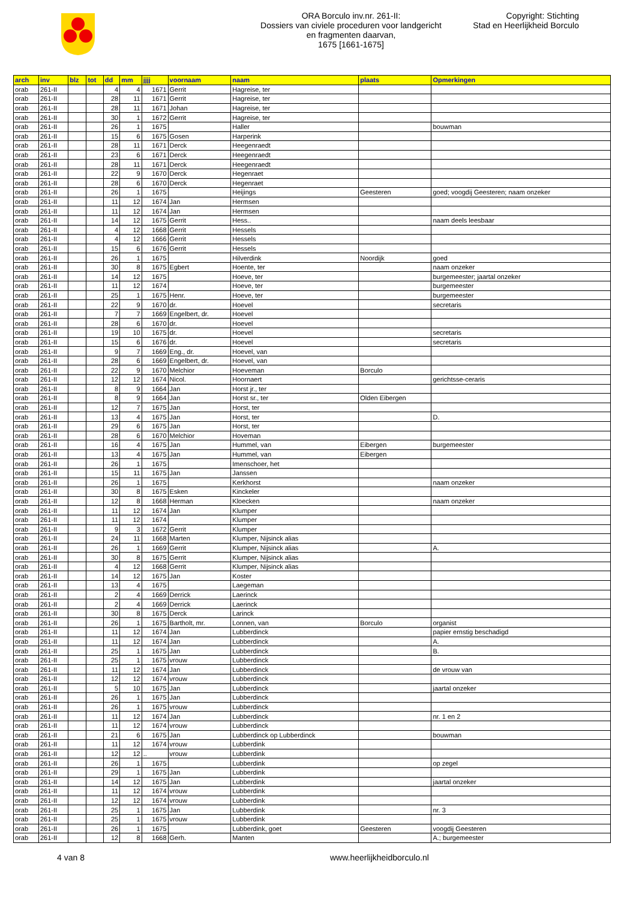ORA Borculo inv.nr. 261-II:
Dossiers van civiele proceduren voor landgericht
en fragmenten daarvan,
1675 [1661-1675]
Copyright: Stichting
Stad en Heerlijkheid Borculo
| arch | inv | blz | tot | dd | mm | jjjj | voornaam | naam | plaats | Opmerkingen |
| --- | --- | --- | --- | --- | --- | --- | --- | --- | --- | --- |
| orab | 261-II | | | 4 | 4 | 1671 | Gerrit | Hagreise, ter | | |
| orab | 261-II | | | 28 | 11 | 1671 | Gerrit | Hagreise, ter | | |
| orab | 261-II | | | 28 | 11 | 1671 | Johan | Hagreise, ter | | |
| orab | 261-II | | | 30 | 1 | 1672 | Gerrit | Hagreise, ter | | |
| orab | 261-II | | | 26 | 1 | 1675 | | Haller | | bouwman |
| orab | 261-II | | | 15 | 6 | 1675 | Gosen | Harperink | | |
| orab | 261-II | | | 28 | 11 | 1671 | Derck | Heegenraedt | | |
| orab | 261-II | | | 23 | 6 | 1671 | Derck | Heegenraedt | | |
| orab | 261-II | | | 28 | 11 | 1671 | Derck | Heegenraedt | | |
| orab | 261-II | | | 22 | 9 | 1670 | Derck | Hegenraet | | |
| orab | 261-II | | | 28 | 6 | 1670 | Derck | Hegenraet | | |
| orab | 261-II | | | 26 | 1 | 1675 | | Heijings | Geesteren | goed; voogdij Geesteren; naam onzeker |
| orab | 261-II | | | 11 | 12 | 1674 | Jan | Hermsen | | |
| orab | 261-II | | | 11 | 12 | 1674 | Jan | Hermsen | | |
| orab | 261-II | | | 14 | 12 | 1675 | Gerrit | Hess.. | | naam deels leesbaar |
| orab | 261-II | | | 4 | 12 | 1668 | Gerrit | Hessels | | |
| orab | 261-II | | | 4 | 12 | 1666 | Gerrit | Hessels | | |
| orab | 261-II | | | 15 | 6 | 1676 | Gerrit | Hessels | | |
| orab | 261-II | | | 26 | 1 | 1675 | | Hilverdink | Noordijk | goed |
| orab | 261-II | | | 30 | 8 | 1675 | Egbert | Hoente, ter | | naam onzeker |
| orab | 261-II | | | 14 | 12 | 1675 | | Hoeve, ter | | burgemeester; jaartal onzeker |
| orab | 261-II | | | 11 | 12 | 1674 | | Hoeve, ter | | burgemeester |
| orab | 261-II | | | 25 | 1 | 1675 | Henr. | Hoeve, ter | | burgemeester |
| orab | 261-II | | | 22 | 9 | 1670 | dr. | Hoevel | | secretaris |
| orab | 261-II | | | 7 | 7 | 1669 | Engelbert, dr. | Hoevel | | |
| orab | 261-II | | | 28 | 6 | 1670 | dr. | Hoevel | | |
| orab | 261-II | | | 19 | 10 | 1675 | dr. | Hoevel | | secretaris |
| orab | 261-II | | | 15 | 6 | 1676 | dr. | Hoevel | | secretaris |
| orab | 261-II | | | 9 | 7 | 1669 | Eng., dr. | Hoevel, van | | |
| orab | 261-II | | | 28 | 6 | 1669 | Engelbert, dr. | Hoevel, van | | |
| orab | 261-II | | | 22 | 9 | 1670 | Melchior | Hoeveman | Borculo | |
| orab | 261-II | | | 12 | 12 | 1674 | Nicol. | Hoornaert | | gerichtsse-ceraris |
| orab | 261-II | | | 8 | 9 | 1664 | Jan | Horst jr., ter | | |
| orab | 261-II | | | 8 | 9 | 1664 | Jan | Horst sr., ter | Olden Eibergen | |
| orab | 261-II | | | 12 | 7 | 1675 | Jan | Horst, ter | | |
| orab | 261-II | | | 13 | 4 | 1675 | Jan | Horst, ter | | D. |
| orab | 261-II | | | 29 | 6 | 1675 | Jan | Horst, ter | | |
| orab | 261-II | | | 28 | 6 | 1670 | Melchior | Hoveman | | |
| orab | 261-II | | | 16 | 4 | 1675 | Jan | Hummel, van | Eibergen | burgemeester |
| orab | 261-II | | | 13 | 4 | 1675 | Jan | Hummel, van | Eibergen | |
| orab | 261-II | | | 26 | 1 | 1675 | | Imenschoer, het | | |
| orab | 261-II | | | 15 | 11 | 1675 | Jan | Janssen | | |
| orab | 261-II | | | 26 | 1 | 1675 | | Kerkhorst | | naam onzeker |
| orab | 261-II | | | 30 | 8 | 1675 | Esken | Kinckeler | | |
| orab | 261-II | | | 12 | 8 | 1668 | Herman | Kloecken | | naam onzeker |
| orab | 261-II | | | 11 | 12 | 1674 | Jan | Klumper | | |
| orab | 261-II | | | 11 | 12 | 1674 | | Klumper | | |
| orab | 261-II | | | 9 | 3 | 1672 | Gerrit | Klumper | | |
| orab | 261-II | | | 24 | 11 | 1668 | Marten | Klumper, Nijsinck alias | | |
| orab | 261-II | | | 26 | 1 | 1669 | Gerrit | Klumper, Nijsinck alias | | A. |
| orab | 261-II | | | 30 | 8 | 1675 | Gerrit | Klumper, Nijsinck alias | | |
| orab | 261-II | | | 4 | 12 | 1668 | Gerrit | Klumper, Nijsinck alias | | |
| orab | 261-II | | | 14 | 12 | 1675 | Jan | Koster | | |
| orab | 261-II | | | 13 | 4 | 1675 | | Laegeman | | |
| orab | 261-II | | | 2 | 4 | 1669 | Derrick | Laerinck | | |
| orab | 261-II | | | 2 | 4 | 1669 | Derrick | Laerinck | | |
| orab | 261-II | | | 30 | 8 | 1675 | Derck | Larinck | | |
| orab | 261-II | | | 26 | 1 | 1675 | Bartholt, mr. | Lonnen, van | Borculo | organist |
| orab | 261-II | | | 11 | 12 | 1674 | Jan | Lubberdinck | | papier ernstig beschadigd |
| orab | 261-II | | | 11 | 12 | 1674 | Jan | Lubberdinck | | A. |
| orab | 261-II | | | 25 | 1 | 1675 | Jan | Lubberdinck | | B. |
| orab | 261-II | | | 25 | 1 | 1675 | vrouw | Lubberdinck | | |
| orab | 261-II | | | 11 | 12 | 1674 | Jan | Lubberdinck | | de vrouw van |
| orab | 261-II | | | 12 | 12 | 1674 | vrouw | Lubberdinck | | |
| orab | 261-II | | | 5 | 10 | 1675 | Jan | Lubberdinck | | jaartal onzeker |
| orab | 261-II | | | 26 | 1 | 1675 | Jan | Lubberdinck | | |
| orab | 261-II | | | 26 | 1 | 1675 | vrouw | Lubberdinck | | |
| orab | 261-II | | | 11 | 12 | 1674 | Jan | Lubberdinck | | nr. 1 en 2 |
| orab | 261-II | | | 11 | 12 | 1674 | vrouw | Lubberdinck | | |
| orab | 261-II | | | 21 | 6 | 1675 | Jan | Lubberdinck op Lubberdinck | | bouwman |
| orab | 261-II | | | 11 | 12 | 1674 | vrouw | Lubberdink | | |
| orab | 261-II | | | 12 | 12 | .. | vrouw | Lubberdink | | |
| orab | 261-II | | | 26 | 1 | 1675 | | Lubberdink | | op zegel |
| orab | 261-II | | | 29 | 1 | 1675 | Jan | Lubberdink | | |
| orab | 261-II | | | 14 | 12 | 1675 | Jan | Lubberdink | | jaartal onzeker |
| orab | 261-II | | | 11 | 12 | 1674 | vrouw | Lubberdink | | |
| orab | 261-II | | | 12 | 12 | 1674 | vrouw | Lubberdink | | |
| orab | 261-II | | | 25 | 1 | 1675 | Jan | Lubberdink | | nr. 3 |
| orab | 261-II | | | 25 | 1 | 1675 | vrouw | Lubberdink | | |
| orab | 261-II | | | 26 | 1 | 1675 | | Lubberdink, goet | Geesteren | voogdij Geesteren |
| orab | 261-II | | | 12 | 8 | 1668 | Gerh. | Manten | | A.; burgemeester |
4 van 8 www.heerlijkheidborculo.nl